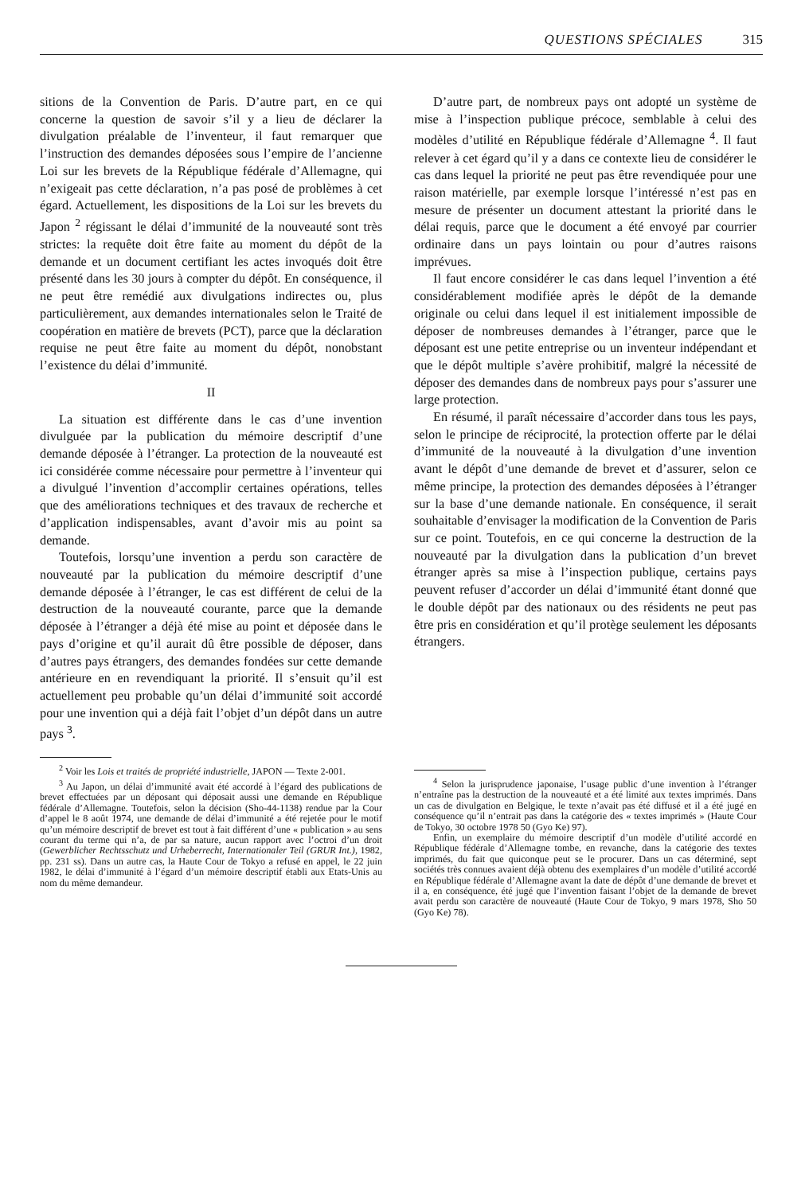QUESTIONS SPÉCIALES 315
sitions de la Convention de Paris. D’autre part, en ce qui concerne la question de savoir s’il y a lieu de déclarer la divulgation préalable de l’inventeur, il faut remarquer que l’instruction des demandes déposées sous l’empire de l’ancienne Loi sur les brevets de la République fédérale d’Allemagne, qui n’exigeait pas cette déclaration, n’a pas posé de problèmes à cet égard. Actuellement, les dispositions de la Loi sur les brevets du Japon <sup>2</sup> régissant le délai d’immunité de la nouveauté sont très strictes: la requête doit être faite au moment du dépôt de la demande et un document certifiant les actes invoqués doit être présenté dans les 30 jours à compter du dépôt. En conséquence, il ne peut être remédié aux divulgations indirectes ou, plus particulièrement, aux demandes internationales selon le Traité de coopération en matière de brevets (PCT), parce que la déclaration requise ne peut être faite au moment du dépôt, nonobstant l’existence du délai d’immunité.
II
La situation est différente dans le cas d’une invention divulguée par la publication du mémoire descriptif d’une demande déposée à l’étranger. La protection de la nouveauté est ici considérée comme nécessaire pour permettre à l’inventeur qui a divulgué l’invention d’accomplir certaines opérations, telles que des améliorations techniques et des travaux de recherche et d’application indispensables, avant d’avoir mis au point sa demande.
Toutefois, lorsqu’une invention a perdu son caractère de nouveauté par la publication du mémoire descriptif d’une demande déposée à l’étranger, le cas est différent de celui de la destruction de la nouveauté courante, parce que la demande déposée à l’étranger a déjà été mise au point et déposée dans le pays d’origine et qu’il aurait dû être possible de déposer, dans d’autres pays étrangers, des demandes fondées sur cette demande antérieure en en revendiquant la priorité. Il s’ensuit qu’il est actuellement peu probable qu’un délai d’immunité soit accordé pour une invention qui a déjà fait l’objet d’un dépôt dans un autre pays <sup>3</sup>.
<sup>2</sup> Voir les Lois et traités de propriété industrielle, JAPON — Texte 2-001.
<sup>3</sup> Au Japon, un délai d’immunité avait été accordé à l’égard des publications de brevet effectuées par un déposant qui déposait aussi une demande en République fédérale d’Allemagne. Toutefois, selon la décision (Sho-44-1138) rendue par la Cour d’appel le 8 août 1974, une demande de délai d’immunité a été rejetée pour le motif qu’un mémoire descriptif de brevet est tout à fait différent d’une « publication » au sens courant du terme qui n’a, de par sa nature, aucun rapport avec l’octroi d’un droit (Gewerblicher Rechtsschutz und Urheberrecht, Internationaler Teil (GRUR Int.), 1982, pp. 231 ss). Dans un autre cas, la Haute Cour de Tokyo a refusé en appel, le 22 juin 1982, le délai d’immunité à l’égard d’un mémoire descriptif établi aux Etats-Unis au nom du même demandeur.
D’autre part, de nombreux pays ont adopté un système de mise à l’inspection publique précoce, semblable à celui des modèles d’utilité en République fédérale d’Allemagne <sup>4</sup>. Il faut relever à cet égard qu’il y a dans ce contexte lieu de considérer le cas dans lequel la priorité ne peut pas être revendiquée pour une raison matérielle, par exemple lorsque l’intéressé n’est pas en mesure de présenter un document attestant la priorité dans le délai requis, parce que le document a été envoyé par courrier ordinaire dans un pays lointain ou pour d’autres raisons imprévues.
Il faut encore considérer le cas dans lequel l’invention a été considérablement modifiée après le dépôt de la demande originale ou celui dans lequel il est initialement impossible de déposer de nombreuses demandes à l’étranger, parce que le déposant est une petite entreprise ou un inventeur indépendant et que le dépôt multiple s’avère prohibitif, malgré la nécessité de déposer des demandes dans de nombreux pays pour s’assurer une large protection.
En résumé, il paraît nécessaire d’accorder dans tous les pays, selon le principe de réciprocité, la protection offerte par le délai d’immunité de la nouveauté à la divulgation d’une invention avant le dépôt d’une demande de brevet et d’assurer, selon ce même principe, la protection des demandes déposées à l’étranger sur la base d’une demande nationale. En conséquence, il serait souhaitable d’envisager la modification de la Convention de Paris sur ce point. Toutefois, en ce qui concerne la destruction de la nouveauté par la divulgation dans la publication d’un brevet étranger après sa mise à l’inspection publique, certains pays peuvent refuser d’accorder un délai d’immunité étant donné que le double dépôt par des nationaux ou des résidents ne peut pas être pris en considération et qu’il protège seulement les déposants étrangers.
<sup>4</sup> Selon la jurisprudence japonaise, l’usage public d’une invention à l’étranger n’entraîne pas la destruction de la nouveauté et a été limité aux textes imprimés. Dans un cas de divulgation en Belgique, le texte n’avait pas été diffusé et il a été jugé en conséquence qu’il n’entrait pas dans la catégorie des « textes imprimés » (Haute Cour de Tokyo, 30 octobre 1978 50 (Gyo Ke) 97).
Enfin, un exemplaire du mémoire descriptif d’un modèle d’utilité accordé en République fédérale d’Allemagne tombe, en revanche, dans la catégorie des textes imprimés, du fait que quiconque peut se le procurer. Dans un cas déterminé, sept sociétés très connues avaient déjà obtenu des exemplaires d’un modèle d’utilité accordé en République fédérale d’Allemagne avant la date de dépôt d’une demande de brevet et il a, en conséquence, été jugé que l’invention faisant l’objet de la demande de brevet avait perdu son caractère de nouveauté (Haute Cour de Tokyo, 9 mars 1978, Sho 50 (Gyo Ke) 78).